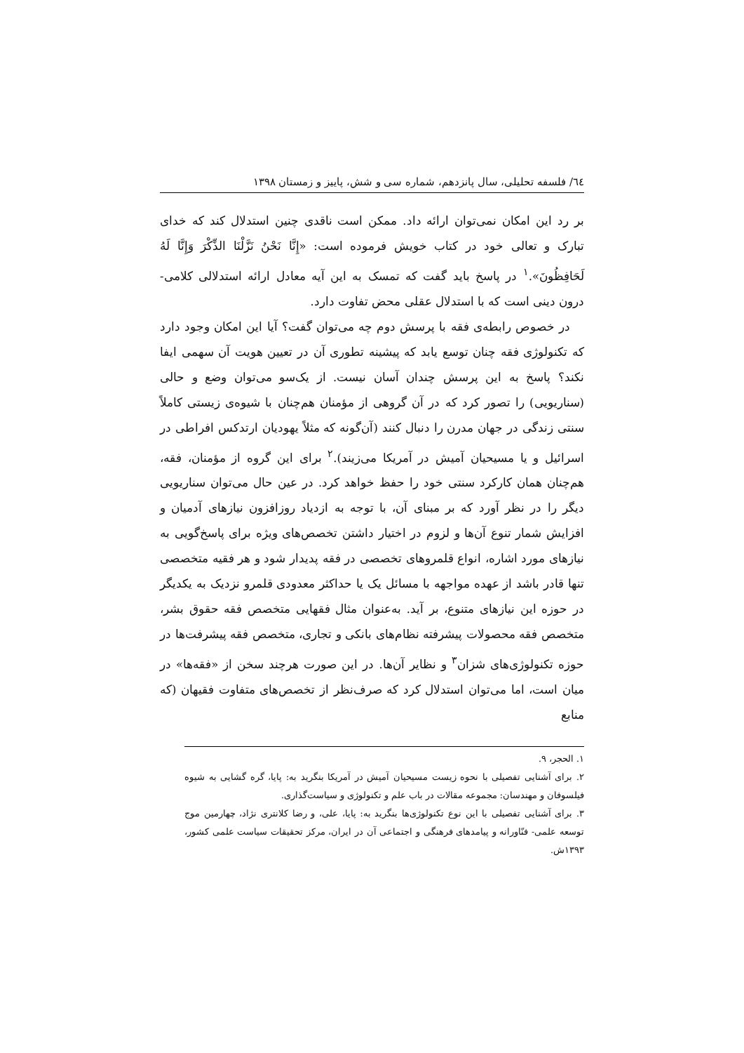٦٤/ فلسفه تحلیلی، سال پانزدهم، شماره سی و شش، پاییز و زمستان ١٣٩٨
بر رد این امکان نمی‌توان ارائه داد. ممکن است ناقدی چنین استدلال کند که خدای تبارک و تعالی خود در کتاب خویش فرموده است: «إِنَّا نَحْنُ نَزَّلْنَا الذِّکْرَ وَإِنَّا لَهُ لَحَافِظُونَ».<sup>١</sup> در پاسخ باید گفت که تمسک به این آیه معادل ارائه استدلالی کلامی- درون دینی است که با استدلال عقلی محض تفاوت دارد.
در خصوص رابطه‌ی فقه با پرسش دوم چه می‌توان گفت؟ آیا این امکان وجود دارد که تکنولوژی فقه چنان توسع یابد که پیشینه تطوری آن در تعیین هویت آن سهمی ایفا نکند؟ پاسخ به این پرسش چندان آسان نیست. از یک‌سو می‌توان وضع و حالی (سناریویی) را تصور کرد که در آن گروهی از مؤمنان هم‌چنان با شیوه‌ی زیستی کاملاً سنتی زندگی در جهان مدرن را دنبال کنند (آن‌گونه که مثلاً یهودیان ارتدکس افراطی در اسرائیل و یا مسیحیان آمیش در آمریکا می‌زیند).<sup>٢</sup> برای این گروه از مؤمنان، فقه، هم‌چنان همان کارکرد سنتی خود را حفظ خواهد کرد. در عین حال می‌توان سناریویی دیگر را در نظر آورد که بر مبنای آن، با توجه به ازدیاد روزافزون نیازهای آدمیان و افزایش شمار تنوع آن‌ها و لزوم در اختیار داشتن تخصص‌های ویژه برای پاسخ‌گویی به نیازهای مورد اشاره، انواع قلمروهای تخصصی در فقه پدیدار شود و هر فقیه متخصصی تنها قادر باشد از عهده مواجهه با مسائل یک یا حداکثر معدودی قلمرو نزدیک به یکدیگر در حوزه این نیازهای متنوع، بر آید. به‌عنوان مثال فقهایی متخصص فقه حقوق بشر، متخصص فقه محصولات پیشرفته نظام‌های بانکی و تجاری، متخصص فقه پیشرفت‌ها در حوزه تکنولوژی‌های شزان<sup>٣</sup> و نظایر آن‌ها. در این صورت هرچند سخن از «فقه‌ها» در میان است، اما می‌توان استدلال کرد که صرف‌نظر از تخصص‌های متفاوت فقیهان (که منابع
١. الحجر، ٩.
٢. برای آشنایی تفصیلی با نحوه زیست مسیحیان آمیش در آمریکا بنگرید به: پایا، گره گشایی به شیوه فیلسوفان و مهندسان: مجموعه مقالات در باب علم و تکنولوژی و سیاست‌گذاری.
٣. برای آشنایی تفصیلی با این نوع تکنولوژی‌ها بنگرید به: پایا، علی، و رضا کلانتری نژاد، چهارمین موج توسعه علمی- فنّاورانه و پیامدهای فرهنگی و اجتماعی آن در ایران، مرکز تحقیقات سیاست علمی کشور، ١٣٩٣ش.